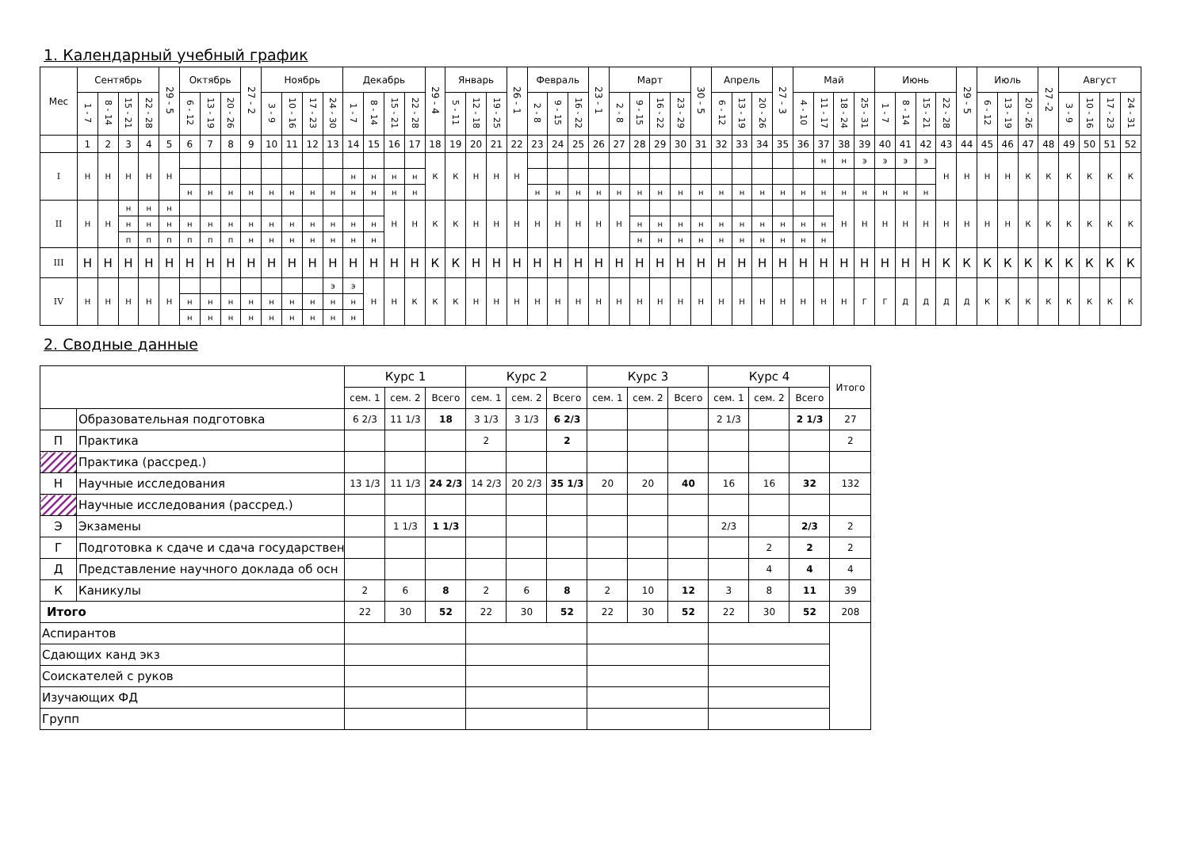1. Календарный учебный график
| Мес | Сентябрь | | | | 29 - 5 | Октябрь | | | 27 - 2 | Ноябрь | | | | Декабрь | | | | 29 - 4 | Январь | | | 26 - 1 | Февраль | | | 23 - 1 | Март | | | | 30 - 5 | Апрель | | | 27 - 3 | Май | | | | Июнь | | | | 29 - 5 | Июль | | | 27 -2 | Август | | | |
| --- | --- | --- | --- | --- | --- | --- | --- | --- | --- | --- | --- | --- | --- | --- | --- | --- | --- | --- | --- | --- | --- | --- | --- | --- | --- | --- | --- | --- | --- | --- | --- | --- | --- | --- | --- | --- | --- | --- | --- | --- | --- | --- | --- | --- | --- | --- | --- | --- | --- | --- | --- | --- |
| | 1 - 7 | 8 - 14 | 15 - 21 | 22 - 28 | | 6 - 12 | 13 - 19 | 20 - 26 | | 3 - 9 | 10 - 16 | 17 - 23 | 24 - 30 | 1 - 7 | 8 - 14 | 15 - 21 | 22 - 28 | | 5 - 11 | 12 - 18 | 19 - 25 | | 2 - 8 | 9 - 15 | 16 - 22 | | 2 - 8 | 9 - 15 | 16 - 22 | 23 - 29 | | 6 - 12 | 13 - 19 | 20 - 26 | | 4 - 10 | 11 - 17 | 18 - 24 | 25 - 31 | 1 - 7 | 8 - 14 | 15 - 21 | 22 - 28 | | 6 - 12 | 13 - 19 | 20 - 26 | | 3 - 9 | 10 - 16 | 17 - 23 | 24 - 31 |
| | 1 | 2 | 3 | 4 | 5 | 6 | 7 | 8 | 9 | 10 | 11 | 12 | 13 | 14 | 15 | 16 | 17 | 18 | 19 | 20 | 21 | 22 | 23 | 24 | 25 | 26 | 27 | 28 | 29 | 30 | 31 | 32 | 33 | 34 | 35 | 36 | 37 | 38 | 39 | 40 | 41 | 42 | 43 | 44 | 45 | 46 | 47 | 48 | 49 | 50 | 51 | 52 |
| I | Н | Н | Н | Н | Н | | | | | | | | | | | | | К | К | Н | Н | Н | | | | | | | | | | | | | | | н | н | э | э | э | э | Н | Н | Н | Н | К | К | К | К | К | К |
| | | | | | | | | | | | | | | н | н | н | н | | | | | | | | | | | | | | | | | | | | | | | | | | | | | | | | | | | |
| | | | | | | н | н | н | н | н | н | н | н | н | н | н | н | | | | | | н | н | н | н | н | н | н | н | н | н | н | н | н | н | н | н | н | н | н | н | | | | | | | | | | |
| II | Н | Н | н | н | н | | | | | | | | | | | Н | Н | К | К | Н | Н | Н | Н | Н | Н | Н | Н | | | | | | | | | | | Н | Н | Н | Н | Н | Н | Н | Н | Н | К | К | К | К | К | К |
| | | | н | н | н | н | н | н | н | н | н | н | н | н | н | | | | | | | | | | | | | н | н | н | н | н | н | н | н | н | н | | | | | | | | | | | | | | | |
| | | | п | п | п | п | п | п | н | н | н | н | н | н | н | | | | | | | | | | | | | н | н | н | н | н | н | н | н | н | н | | | | | | | | | | | | | | | |
| III | Н | Н | Н | Н | Н | Н | Н | Н | Н | Н | Н | Н | Н | Н | Н | Н | Н | К | К | Н | Н | Н | Н | Н | Н | Н | Н | Н | Н | Н | Н | Н | Н | Н | Н | Н | Н | Н | Н | Н | Н | Н | К | К | К | К | К | К | К | К | К | К |
| IV | Н | Н | Н | Н | Н | | | | | | | | э | э | Н | Н | К | К | К | Н | Н | Н | Н | Н | Н | Н | Н | Н | Н | Н | Н | Н | Н | Н | Н | Н | Н | Н | Г | Г | Д | Д | Д | Д | К | К | К | К | К | К | К | К |
| | | | | | | н | н | н | н | н | н | н | н | н | | | | | | | | | | | | | | | | | | | | | | | | | | | | | | | | | | | | | | |
| | | | | | | н | н | н | н | н | н | н | н | н | | | | | | | | | | | | | | | | | | | | | | | | | | | | | | | | | | | | | | |
2. Сводные данные
| | | Курс 1 | | | Курс 2 | | | Курс 3 | | | Курс 4 | | | Итого |
| | | сем. 1 | сем. 2 | Всего | сем. 1 | сем. 2 | Всего | сем. 1 | сем. 2 | Всего | сем. 1 | сем. 2 | Всего | |
| | Образовательная подготовка | 6 2/3 | 11 1/3 | 18 | 3 1/3 | 3 1/3 | 6 2/3 | | | | 2 1/3 | | 2 1/3 | 27 |
| П | Практика | | | | 2 | | 2 | | | | | | | 2 |
| | Практика (рассред.) | | | | | | | | | | | | | |
| Н | Научные исследования | 13 1/3 | 11 1/3 | 24 2/3 | 14 2/3 | 20 2/3 | 35 1/3 | 20 | 20 | 40 | 16 | 16 | 32 | 132 |
| | Научные исследования (рассред.) | | | | | | | | | | | | | |
| Э | Экзамены | | 1 1/3 | 1 1/3 | | | | | | | 2/3 | | 2/3 | 2 |
| Г | Подготовка к сдаче и сдача государствен | | | | | | | | | | | 2 | 2 | 2 |
| Д | Представление научного доклада об осн | | | | | | | | | | | 4 | 4 | 4 |
| К | Каникулы | 2 | 6 | 8 | 2 | 6 | 8 | 2 | 10 | 12 | 3 | 8 | 11 | 39 |
| Итого | | 22 | 30 | 52 | 22 | 30 | 52 | 22 | 30 | 52 | 22 | 30 | 52 | 208 |
| Аспирантов | | | | | | | | | | | | | | |
| Сдающих канд экз | | | | | | | | | | | | | | |
| Соискателей с руков | | | | | | | | | | | | | | |
| Изучающих ФД | | | | | | | | | | | | | | |
| Групп | | | | | | | | | | | | | | |